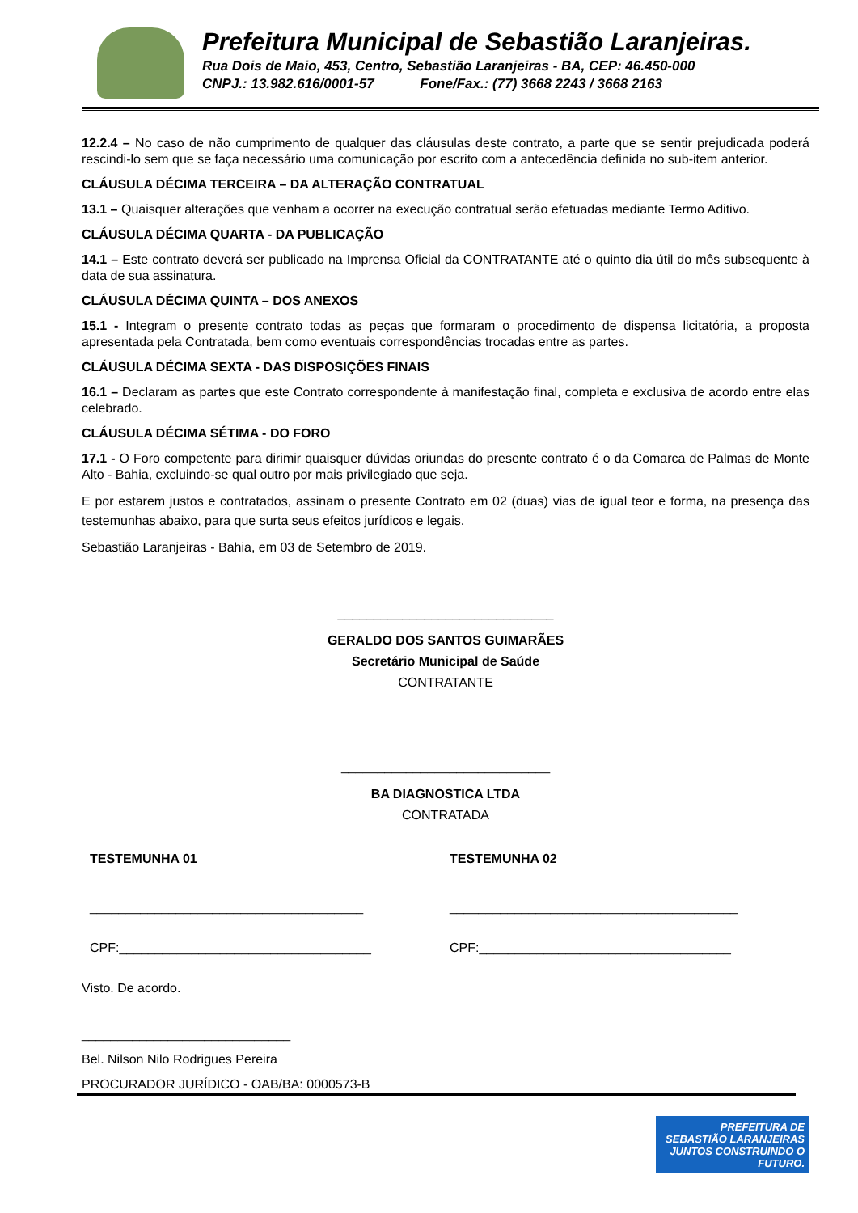Prefeitura Municipal de Sebastião Laranjeiras.
Rua Dois de Maio, 453, Centro, Sebastião Laranjeiras - BA, CEP: 46.450-000
CNPJ.: 13.982.616/0001-57 Fone/Fax.: (77) 3668 2243 / 3668 2163
12.2.4 – No caso de não cumprimento de qualquer das cláusulas deste contrato, a parte que se sentir prejudicada poderá rescindi-lo sem que se faça necessário uma comunicação por escrito com a antecedência definida no sub-item anterior.
CLÁUSULA DÉCIMA TERCEIRA – DA ALTERAÇÃO CONTRATUAL
13.1 – Quaisquer alterações que venham a ocorrer na execução contratual serão efetuadas mediante Termo Aditivo.
CLÁUSULA DÉCIMA QUARTA - DA PUBLICAÇÃO
14.1 – Este contrato deverá ser publicado na Imprensa Oficial da CONTRATANTE até o quinto dia útil do mês subsequente à data de sua assinatura.
CLÁUSULA DÉCIMA QUINTA – DOS ANEXOS
15.1 - Integram o presente contrato todas as peças que formaram o procedimento de dispensa licitatória, a proposta apresentada pela Contratada, bem como eventuais correspondências trocadas entre as partes.
CLÁUSULA DÉCIMA SEXTA - DAS DISPOSIÇÕES FINAIS
16.1 – Declaram as partes que este Contrato correspondente à manifestação final, completa e exclusiva de acordo entre elas celebrado.
CLÁUSULA DÉCIMA SÉTIMA - DO FORO
17.1 - O Foro competente para dirimir quaisquer dúvidas oriundas do presente contrato é o da Comarca de Palmas de Monte Alto - Bahia, excluindo-se qual outro por mais privilegiado que seja.
E por estarem justos e contratados, assinam o presente Contrato em 02 (duas) vias de igual teor e forma, na presença das testemunhas abaixo, para que surta seus efeitos jurídicos e legais.
Sebastião Laranjeiras - Bahia, em 03 de Setembro de 2019.
______________________________
GERALDO DOS SANTOS GUIMARÃES
Secretário Municipal de Saúde
CONTRATANTE
_____________________________
BA DIAGNOSTICA LTDA
CONTRATADA
TESTEMUNHA 01 TESTEMUNHA 02
______________________________________ ________________________________________
CPF:___________________________________ CPF:___________________________________
Visto. De acordo.
_____________________________
Bel. Nilson Nilo Rodrigues Pereira
PROCURADOR JURÍDICO - OAB/BA: 0000573-B
PREFEITURA DE
SEBASTIÃO LARANJEIRAS
JUNTOS CONSTRUINDO O FUTURO.